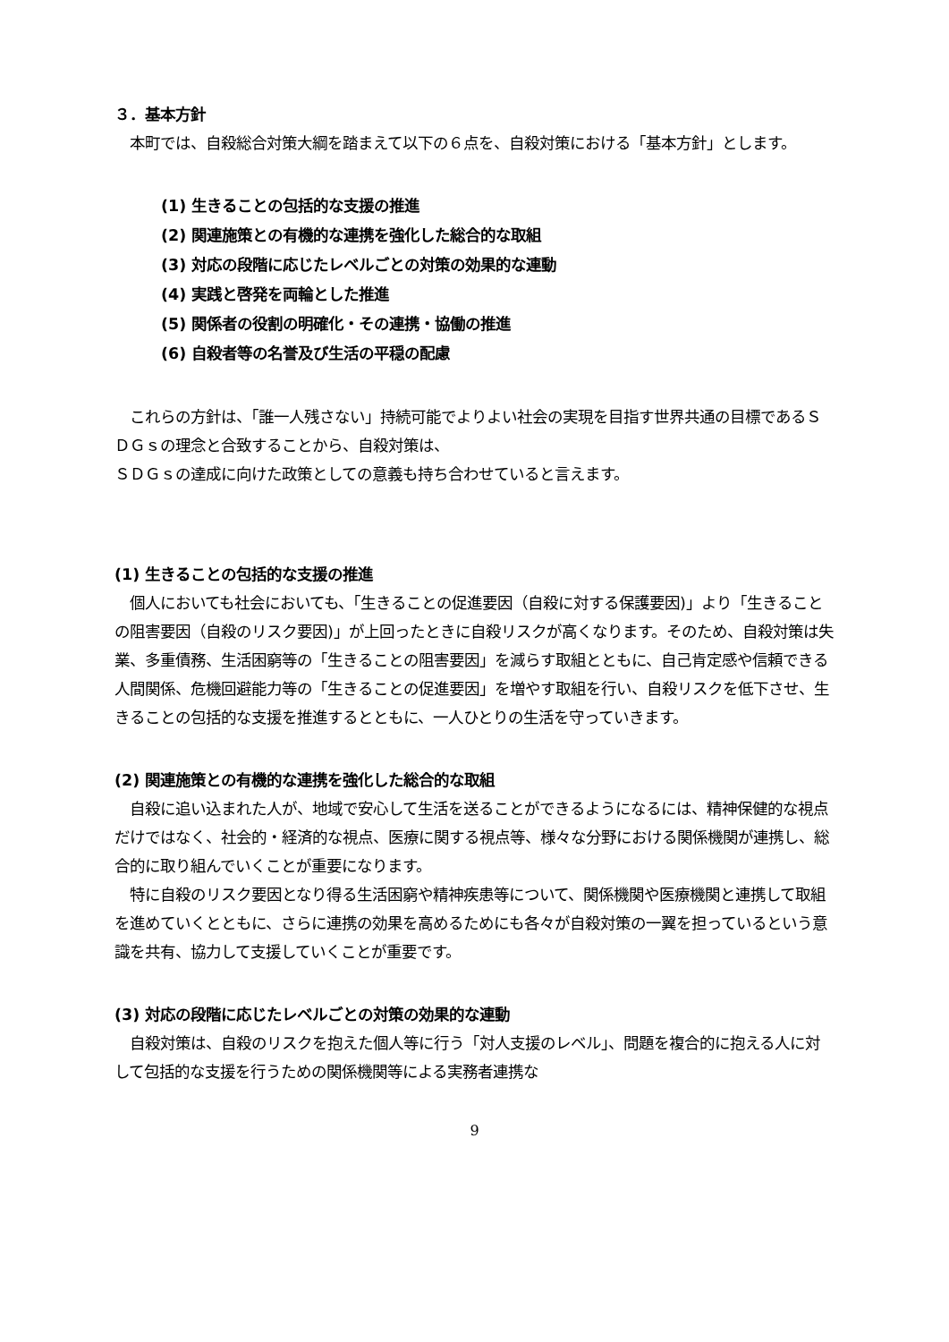３．基本方針
　本町では、自殺総合対策大綱を踏まえて以下の６点を、自殺対策における「基本方針」とします。
(1) 生きることの包括的な支援の推進
(2) 関連施策との有機的な連携を強化した総合的な取組
(3) 対応の段階に応じたレベルごとの対策の効果的な連動
(4) 実践と啓発を両輪とした推進
(5) 関係者の役割の明確化・その連携・協働の推進
(6) 自殺者等の名誉及び生活の平穏の配慮
　これらの方針は、「誰一人残さない」持続可能でよりよい社会の実現を目指す世界共通の目標であるＳＤＧｓの理念と合致することから、自殺対策は、
ＳＤＧｓの達成に向けた政策としての意義も持ち合わせていると言えます。
(1) 生きることの包括的な支援の推進
　個人においても社会においても、「生きることの促進要因（自殺に対する保護要因)」より「生きることの阻害要因（自殺のリスク要因)」が上回ったときに自殺リスクが高くなります。そのため、自殺対策は失業、多重債務、生活困窮等の「生きることの阻害要因」を減らす取組とともに、自己肯定感や信頼できる人間関係、危機回避能力等の「生きることの促進要因」を増やす取組を行い、自殺リスクを低下させ、生きることの包括的な支援を推進するとともに、一人ひとりの生活を守っていきます。
(2) 関連施策との有機的な連携を強化した総合的な取組
　自殺に追い込まれた人が、地域で安心して生活を送ることができるようになるには、精神保健的な視点だけではなく、社会的・経済的な視点、医療に関する視点等、様々な分野における関係機関が連携し、総合的に取り組んでいくことが重要になります。
　特に自殺のリスク要因となり得る生活困窮や精神疾患等について、関係機関や医療機関と連携して取組を進めていくとともに、さらに連携の効果を高めるためにも各々が自殺対策の一翼を担っているという意識を共有、協力して支援していくことが重要です。
(3) 対応の段階に応じたレベルごとの対策の効果的な連動
　自殺対策は、自殺のリスクを抱えた個人等に行う「対人支援のレベル」、問題を複合的に抱える人に対して包括的な支援を行うための関係機関等による実務者連携な
9